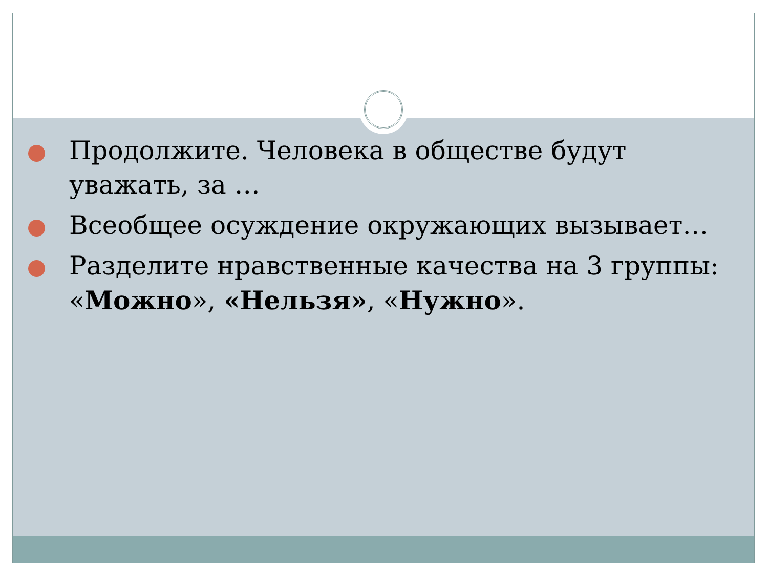Продолжите. Человека в обществе будут уважать, за …
Всеобщее осуждение окружающих вызывает…
Разделите нравственные качества на 3 группы: «Можно», «Нельзя», «Нужно».